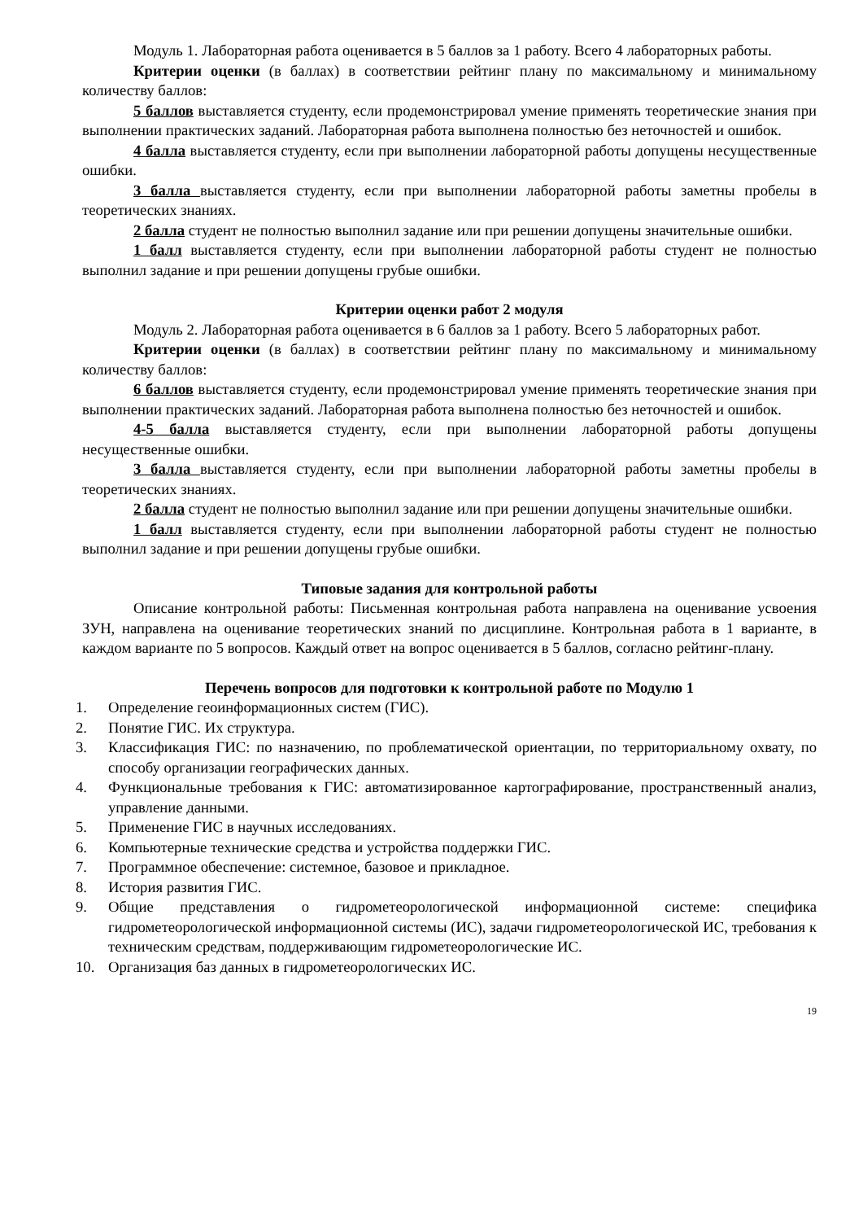Модуль 1. Лабораторная работа оценивается в 5 баллов за 1 работу. Всего 4 лабораторных работы.
Критерии оценки (в баллах) в соответствии рейтинг плану по максимальному и минимальному количеству баллов:
5 баллов выставляется студенту, если продемонстрировал умение применять теоретические знания при выполнении практических заданий. Лабораторная работа выполнена полностью без неточностей и ошибок.
4 балла выставляется студенту, если при выполнении лабораторной работы допущены несущественные ошибки.
3 балла выставляется студенту, если при выполнении лабораторной работы заметны пробелы в теоретических знаниях.
2 балла студент не полностью выполнил задание или при решении допущены значительные ошибки.
1 балл выставляется студенту, если при выполнении лабораторной работы студент не полностью выполнил задание и при решении допущены грубые ошибки.
Критерии оценки работ 2 модуля
Модуль 2. Лабораторная работа оценивается в 6 баллов за 1 работу. Всего 5 лабораторных работ.
Критерии оценки (в баллах) в соответствии рейтинг плану по максимальному и минимальному количеству баллов:
6 баллов выставляется студенту, если продемонстрировал умение применять теоретические знания при выполнении практических заданий. Лабораторная работа выполнена полностью без неточностей и ошибок.
4-5 балла выставляется студенту, если при выполнении лабораторной работы допущены несущественные ошибки.
3 балла выставляется студенту, если при выполнении лабораторной работы заметны пробелы в теоретических знаниях.
2 балла студент не полностью выполнил задание или при решении допущены значительные ошибки.
1 балл выставляется студенту, если при выполнении лабораторной работы студент не полностью выполнил задание и при решении допущены грубые ошибки.
Типовые задания для контрольной работы
Описание контрольной работы: Письменная контрольная работа направлена на оценивание усвоения ЗУН, направлена на оценивание теоретических знаний по дисциплине. Контрольная работа в 1 варианте, в каждом варианте по 5 вопросов. Каждый ответ на вопрос оценивается в 5 баллов, согласно рейтинг-плану.
Перечень вопросов для подготовки к контрольной работе по Модулю 1
1. Определение геоинформационных систем (ГИС).
2. Понятие ГИС. Их структура.
3. Классификация ГИС: по назначению, по проблематической ориентации, по территориальному охвату, по способу организации географических данных.
4. Функциональные требования к ГИС: автоматизированное картографирование, пространственный анализ, управление данными.
5. Применение ГИС в научных исследованиях.
6. Компьютерные технические средства и устройства поддержки ГИС.
7. Программное обеспечение: системное, базовое и прикладное.
8. История развития ГИС.
9. Общие представления о гидрометеорологической информационной системе: специфика гидрометеорологической информационной системы (ИС), задачи гидрометеорологической ИС, требования к техническим средствам, поддерживающим гидрометеорологические ИС.
10. Организация баз данных в гидрометеорологических ИС.
19